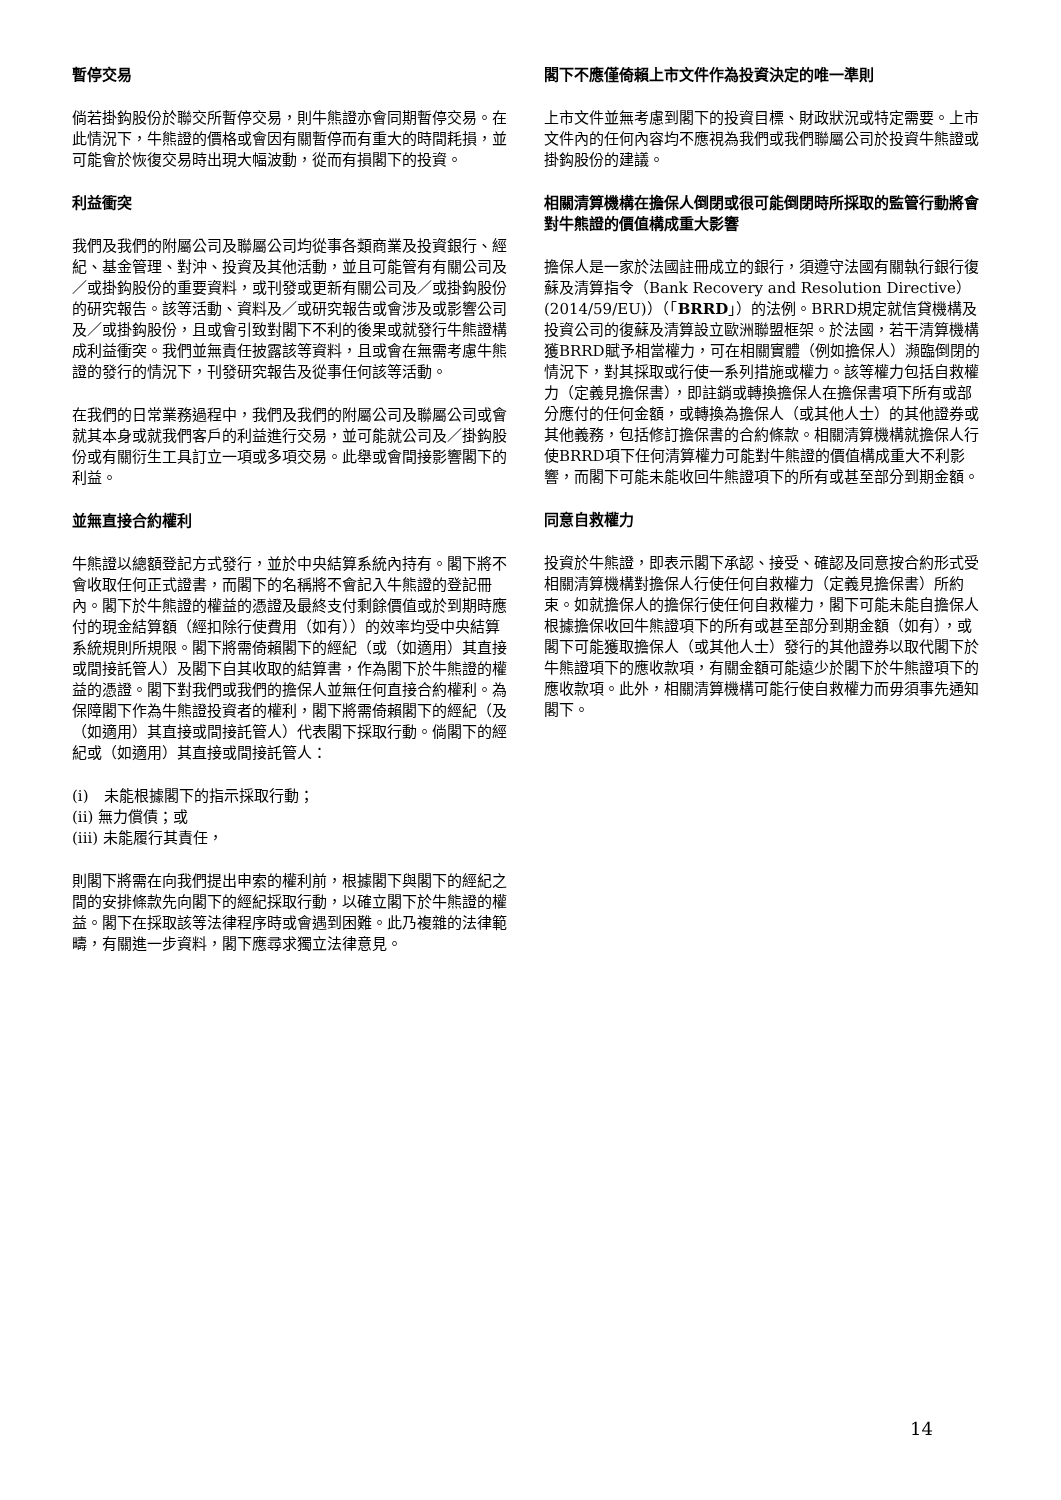暫停交易
倘若掛鈎股份於聯交所暫停交易，則牛熊證亦會同期暫停交易。在此情況下，牛熊證的價格或會因有關暫停而有重大的時間耗損，並可能會於恢復交易時出現大幅波動，從而有損閣下的投資。
利益衝突
我們及我們的附屬公司及聯屬公司均從事各類商業及投資銀行、經紀、基金管理、對沖、投資及其他活動，並且可能管有有關公司及／或掛鈎股份的重要資料，或刊發或更新有關公司及／或掛鈎股份的研究報告。該等活動、資料及／或研究報告或會涉及或影響公司及／或掛鈎股份，且或會引致對閣下不利的後果或就發行牛熊證構成利益衝突。我們並無責任披露該等資料，且或會在無需考慮牛熊證的發行的情況下，刊發研究報告及從事任何該等活動。
在我們的日常業務過程中，我們及我們的附屬公司及聯屬公司或會就其本身或就我們客戶的利益進行交易，並可能就公司及／掛鈎股份或有關衍生工具訂立一項或多項交易。此舉或會間接影響閣下的利益。
並無直接合約權利
牛熊證以總額登記方式發行，並於中央結算系統內持有。閣下將不會收取任何正式證書，而閣下的名稱將不會記入牛熊證的登記冊內。閣下於牛熊證的權益的憑證及最終支付剩餘價值或於到期時應付的現金結算額（經扣除行使費用（如有））的效率均受中央結算系統規則所規限。閣下將需倚賴閣下的經紀（或（如適用）其直接或間接託管人）及閣下自其收取的結算書，作為閣下於牛熊證的權益的憑證。閣下對我們或我們的擔保人並無任何直接合約權利。為保障閣下作為牛熊證投資者的權利，閣下將需倚賴閣下的經紀（及（如適用）其直接或間接託管人）代表閣下採取行動。倘閣下的經紀或（如適用）其直接或間接託管人：
(i)　未能根據閣下的指示採取行動；
(ii) 無力償債；或
(iii) 未能履行其責任，
則閣下將需在向我們提出申索的權利前，根據閣下與閣下的經紀之間的安排條款先向閣下的經紀採取行動，以確立閣下於牛熊證的權益。閣下在採取該等法律程序時或會遇到困難。此乃複雜的法律範疇，有關進一步資料，閣下應尋求獨立法律意見。
閣下不應僅倚賴上市文件作為投資決定的唯一準則
上市文件並無考慮到閣下的投資目標、財政狀況或特定需要。上市文件內的任何內容均不應視為我們或我們聯屬公司於投資牛熊證或掛鈎股份的建議。
相關清算機構在擔保人倒閉或很可能倒閉時所採取的監管行動將會對牛熊證的價值構成重大影響
擔保人是一家於法國註冊成立的銀行，須遵守法國有關執行銀行復蘇及清算指令（Bank Recovery and Resolution Directive）(2014/59/EU)）（「BRRD」）的法例。BRRD規定就信貸機構及投資公司的復蘇及清算設立歐洲聯盟框架。於法國，若干清算機構獲BRRD賦予相當權力，可在相關實體（例如擔保人）瀕臨倒閉的情況下，對其採取或行使一系列措施或權力。該等權力包括自救權力（定義見擔保書），即註銷或轉換擔保人在擔保書項下所有或部分應付的任何金額，或轉換為擔保人（或其他人士）的其他證券或其他義務，包括修訂擔保書的合約條款。相關清算機構就擔保人行使BRRD項下任何清算權力可能對牛熊證的價值構成重大不利影響，而閣下可能未能收回牛熊證項下的所有或甚至部分到期金額。
同意自救權力
投資於牛熊證，即表示閣下承認、接受、確認及同意按合約形式受相關清算機構對擔保人行使任何自救權力（定義見擔保書）所約束。如就擔保人的擔保行使任何自救權力，閣下可能未能自擔保人根據擔保收回牛熊證項下的所有或甚至部分到期金額（如有），或閣下可能獲取擔保人（或其他人士）發行的其他證券以取代閣下於牛熊證項下的應收款項，有關金額可能遠少於閣下於牛熊證項下的應收款項。此外，相關清算機構可能行使自救權力而毋須事先通知閣下。
14